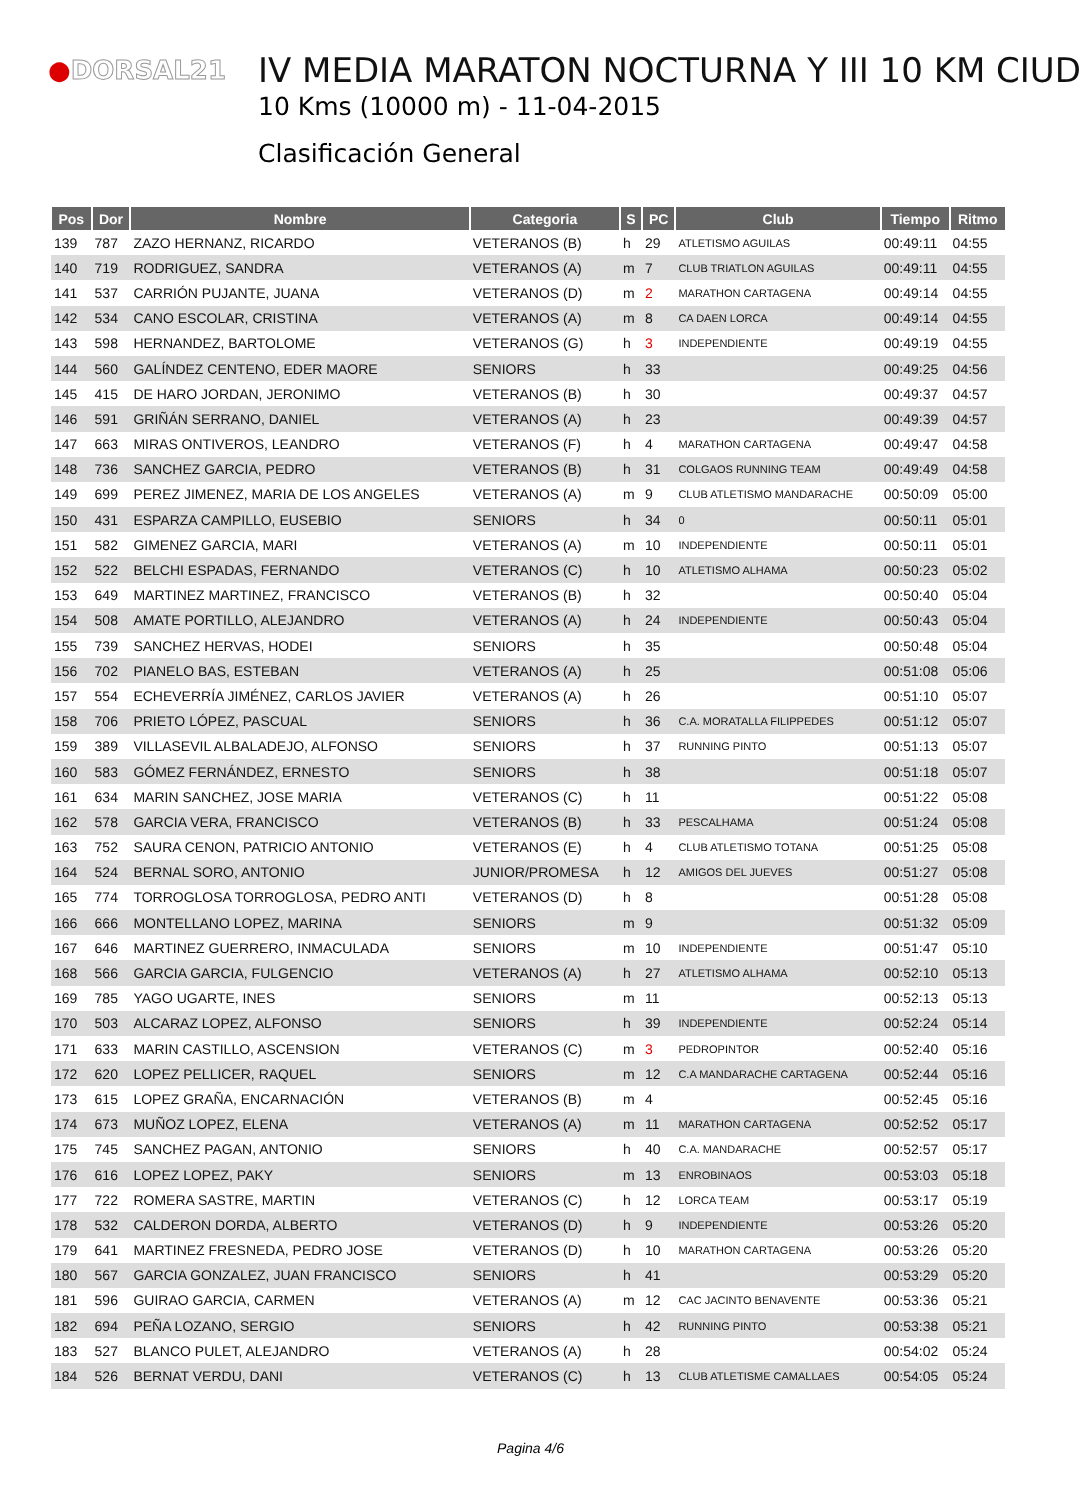●DORSAL21
IV MEDIA MARATON NOCTURNA Y III 10 KM CIUD
10 Kms (10000 m) - 11-04-2015
Clasificación General
| Pos | Dor | Nombre | Categoria | S | PC | Club | Tiempo | Ritmo |
| --- | --- | --- | --- | --- | --- | --- | --- | --- |
| 139 | 787 | ZAZO HERNANZ, RICARDO | VETERANOS (B) | h | 29 | ATLETISMO AGUILAS | 00:49:11 | 04:55 |
| 140 | 719 | RODRIGUEZ, SANDRA | VETERANOS (A) | m | 7 | CLUB TRIATLON AGUILAS | 00:49:11 | 04:55 |
| 141 | 537 | CARRIÓN PUJANTE, JUANA | VETERANOS (D) | m | 2 | MARATHON CARTAGENA | 00:49:14 | 04:55 |
| 142 | 534 | CANO ESCOLAR, CRISTINA | VETERANOS (A) | m | 8 | CA DAEN LORCA | 00:49:14 | 04:55 |
| 143 | 598 | HERNANDEZ, BARTOLOME | VETERANOS (G) | h | 3 | INDEPENDIENTE | 00:49:19 | 04:55 |
| 144 | 560 | GALÍNDEZ CENTENO, EDER MAORE | SENIORS | h | 33 | | 00:49:25 | 04:56 |
| 145 | 415 | DE HARO JORDAN, JERONIMO | VETERANOS (B) | h | 30 | | 00:49:37 | 04:57 |
| 146 | 591 | GRIÑÁN SERRANO, DANIEL | VETERANOS (A) | h | 23 | | 00:49:39 | 04:57 |
| 147 | 663 | MIRAS ONTIVEROS, LEANDRO | VETERANOS (F) | h | 4 | MARATHON CARTAGENA | 00:49:47 | 04:58 |
| 148 | 736 | SANCHEZ GARCIA, PEDRO | VETERANOS (B) | h | 31 | COLGAOS RUNNING TEAM | 00:49:49 | 04:58 |
| 149 | 699 | PEREZ JIMENEZ, MARIA DE LOS ANGELES | VETERANOS (A) | m | 9 | CLUB ATLETISMO MANDARACHE | 00:50:09 | 05:00 |
| 150 | 431 | ESPARZA CAMPILLO, EUSEBIO | SENIORS | h | 34 | 0 | 00:50:11 | 05:01 |
| 151 | 582 | GIMENEZ GARCIA, MARI | VETERANOS (A) | m | 10 | INDEPENDIENTE | 00:50:11 | 05:01 |
| 152 | 522 | BELCHI ESPADAS, FERNANDO | VETERANOS (C) | h | 10 | ATLETISMO ALHAMA | 00:50:23 | 05:02 |
| 153 | 649 | MARTINEZ MARTINEZ, FRANCISCO | VETERANOS (B) | h | 32 | | 00:50:40 | 05:04 |
| 154 | 508 | AMATE PORTILLO, ALEJANDRO | VETERANOS (A) | h | 24 | INDEPENDIENTE | 00:50:43 | 05:04 |
| 155 | 739 | SANCHEZ HERVAS, HODEI | SENIORS | h | 35 | | 00:50:48 | 05:04 |
| 156 | 702 | PIANELO BAS, ESTEBAN | VETERANOS (A) | h | 25 | | 00:51:08 | 05:06 |
| 157 | 554 | ECHEVERRÍA JIMÉNEZ, CARLOS JAVIER | VETERANOS (A) | h | 26 | | 00:51:10 | 05:07 |
| 158 | 706 | PRIETO LÓPEZ, PASCUAL | SENIORS | h | 36 | C.A. MORATALLA FILIPPEDES | 00:51:12 | 05:07 |
| 159 | 389 | VILLASEVIL ALBALADEJO, ALFONSO | SENIORS | h | 37 | RUNNING PINTO | 00:51:13 | 05:07 |
| 160 | 583 | GÓMEZ FERNÁNDEZ, ERNESTO | SENIORS | h | 38 | | 00:51:18 | 05:07 |
| 161 | 634 | MARIN SANCHEZ, JOSE MARIA | VETERANOS (C) | h | 11 | | 00:51:22 | 05:08 |
| 162 | 578 | GARCIA VERA, FRANCISCO | VETERANOS (B) | h | 33 | PESCALHAMA | 00:51:24 | 05:08 |
| 163 | 752 | SAURA CENON, PATRICIO ANTONIO | VETERANOS (E) | h | 4 | CLUB ATLETISMO TOTANA | 00:51:25 | 05:08 |
| 164 | 524 | BERNAL SORO, ANTONIO | JUNIOR/PROMESA | h | 12 | AMIGOS DEL JUEVES | 00:51:27 | 05:08 |
| 165 | 774 | TORROGLOSA TORROGLOSA, PEDRO ANTI | VETERANOS (D) | h | 8 | | 00:51:28 | 05:08 |
| 166 | 666 | MONTELLANO LOPEZ, MARINA | SENIORS | m | 9 | | 00:51:32 | 05:09 |
| 167 | 646 | MARTINEZ GUERRERO, INMACULADA | SENIORS | m | 10 | INDEPENDIENTE | 00:51:47 | 05:10 |
| 168 | 566 | GARCIA GARCIA, FULGENCIO | VETERANOS (A) | h | 27 | ATLETISMO ALHAMA | 00:52:10 | 05:13 |
| 169 | 785 | YAGO UGARTE, INES | SENIORS | m | 11 | | 00:52:13 | 05:13 |
| 170 | 503 | ALCARAZ LOPEZ, ALFONSO | SENIORS | h | 39 | INDEPENDIENTE | 00:52:24 | 05:14 |
| 171 | 633 | MARIN CASTILLO, ASCENSION | VETERANOS (C) | m | 3 | PEDROPINTOR | 00:52:40 | 05:16 |
| 172 | 620 | LOPEZ PELLICER, RAQUEL | SENIORS | m | 12 | C.A MANDARACHE CARTAGENA | 00:52:44 | 05:16 |
| 173 | 615 | LOPEZ GRAÑA, ENCARNACIÓN | VETERANOS (B) | m | 4 | | 00:52:45 | 05:16 |
| 174 | 673 | MUÑOZ LOPEZ, ELENA | VETERANOS (A) | m | 11 | MARATHON CARTAGENA | 00:52:52 | 05:17 |
| 175 | 745 | SANCHEZ PAGAN, ANTONIO | SENIORS | h | 40 | C.A. MANDARACHE | 00:52:57 | 05:17 |
| 176 | 616 | LOPEZ LOPEZ, PAKY | SENIORS | m | 13 | ENROBINAOS | 00:53:03 | 05:18 |
| 177 | 722 | ROMERA SASTRE, MARTIN | VETERANOS (C) | h | 12 | LORCA TEAM | 00:53:17 | 05:19 |
| 178 | 532 | CALDERON DORDA, ALBERTO | VETERANOS (D) | h | 9 | INDEPENDIENTE | 00:53:26 | 05:20 |
| 179 | 641 | MARTINEZ FRESNEDA, PEDRO JOSE | VETERANOS (D) | h | 10 | MARATHON CARTAGENA | 00:53:26 | 05:20 |
| 180 | 567 | GARCIA GONZALEZ, JUAN FRANCISCO | SENIORS | h | 41 | | 00:53:29 | 05:20 |
| 181 | 596 | GUIRAO GARCIA, CARMEN | VETERANOS (A) | m | 12 | CAC JACINTO BENAVENTE | 00:53:36 | 05:21 |
| 182 | 694 | PEÑA LOZANO, SERGIO | SENIORS | h | 42 | RUNNING PINTO | 00:53:38 | 05:21 |
| 183 | 527 | BLANCO PULET, ALEJANDRO | VETERANOS (A) | h | 28 | | 00:54:02 | 05:24 |
| 184 | 526 | BERNAT VERDU, DANI | VETERANOS (C) | h | 13 | CLUB ATLETISME CAMALLAES | 00:54:05 | 05:24 |
Pagina 4/6